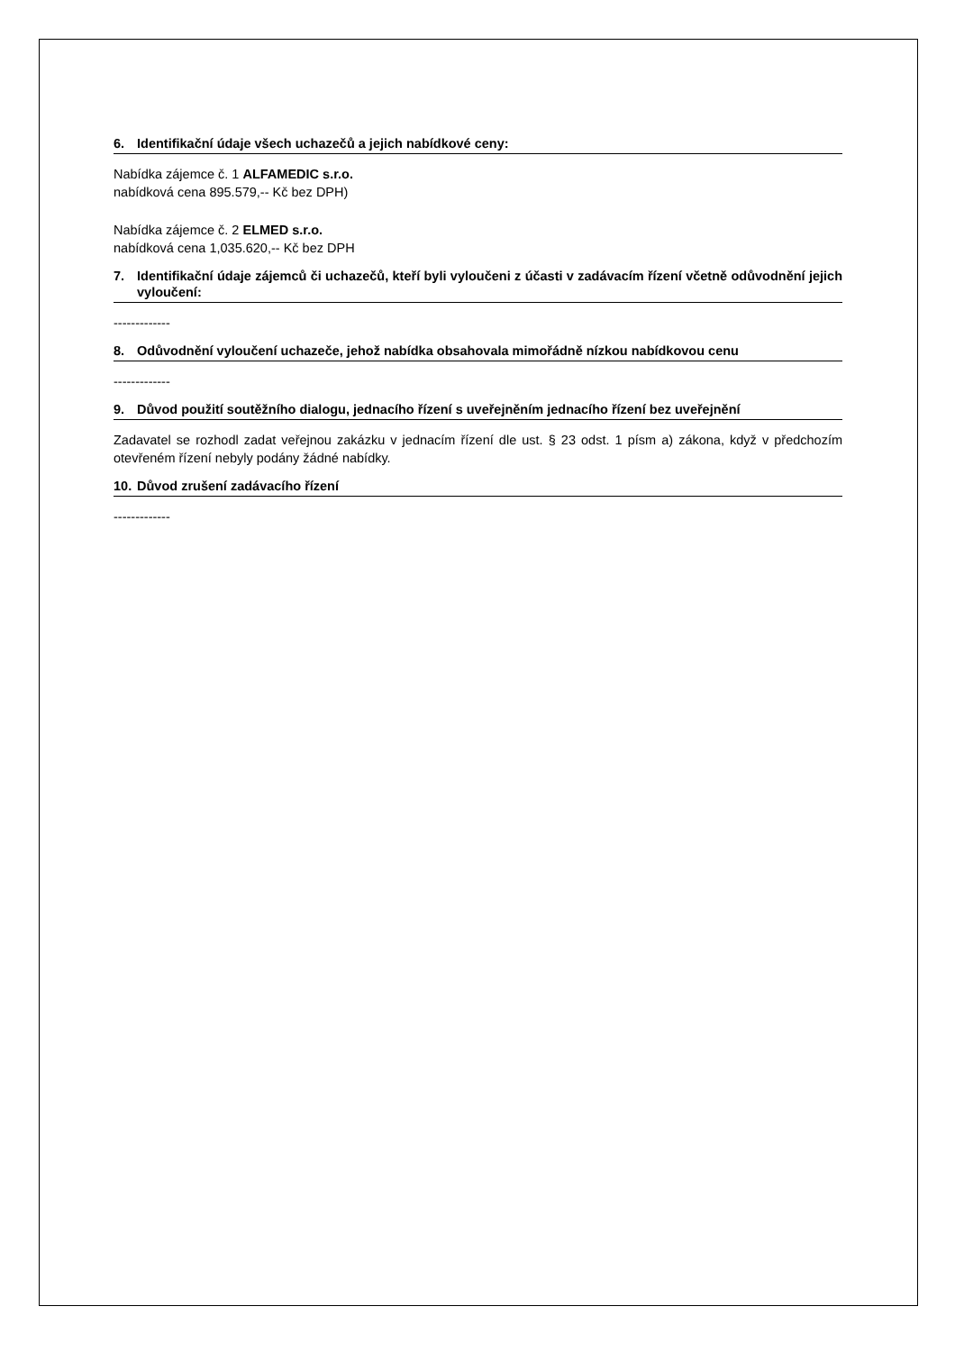6. Identifikační údaje všech uchazečů a jejich nabídkové ceny:
Nabídka zájemce č. 1 ALFAMEDIC s.r.o.
nabídková cena 895.579,-- Kč bez DPH)
Nabídka zájemce č. 2 ELMED s.r.o.
nabídková cena 1,035.620,-- Kč bez DPH
7. Identifikační údaje zájemců či uchazečů, kteří byli vyloučeni z účasti v zadávacím řízení včetně odůvodnění jejich vyloučení:
-------------
8. Odůvodnění vyloučení uchazeče, jehož nabídka obsahovala mimořádně nízkou nabídkovou cenu
-------------
9. Důvod použití soutěžního dialogu, jednacího řízení s uveřejněním jednacího řízení bez uveřejnění
Zadavatel se rozhodl zadat veřejnou zakázku v jednacím řízení dle ust. § 23 odst. 1 písm a) zákona, když v předchozím otevřeném řízení nebyly podány žádné nabídky.
10. Důvod zrušení zadávacího řízení
-------------